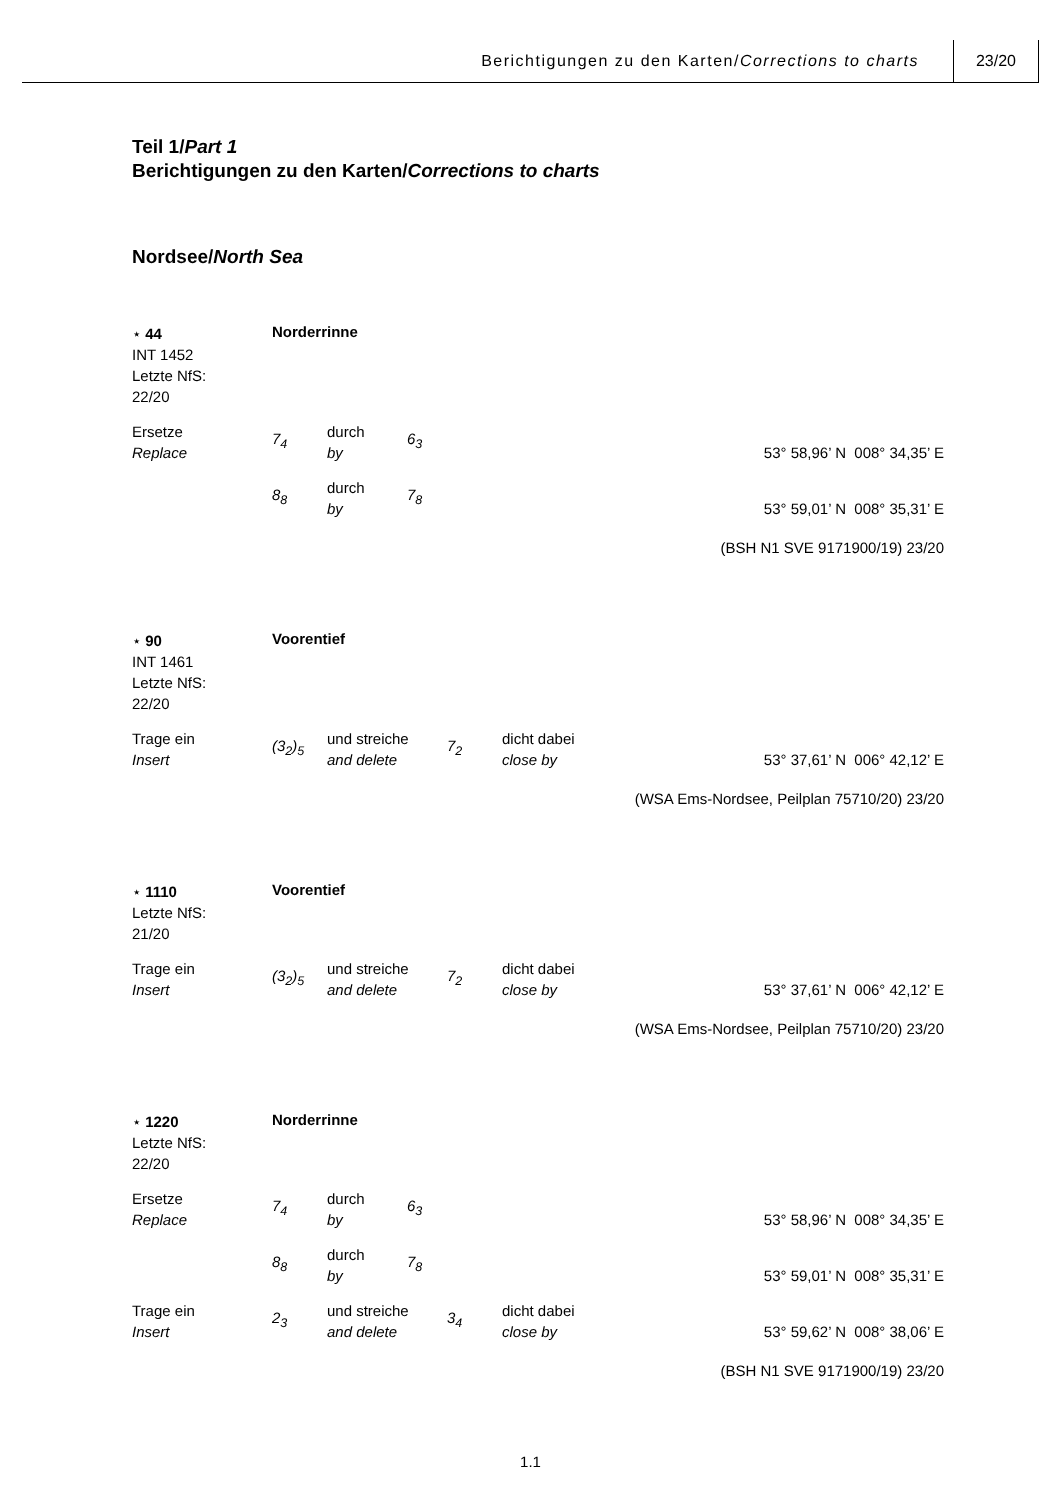Berichtigungen zu den Karten/Corrections to charts
23/20
Teil 1/Part 1
Berichtigungen zu den Karten/Corrections to charts
Nordsee/North Sea
⋆ 44
INT 1452
Letzte NfS:
22/20
Norderrinne
Ersetze
Replace
7<sub>4</sub>
durch
by
6<sub>3</sub>
53° 58,96’ N 008° 34,35’ E
8<sub>8</sub>
durch
by
7<sub>8</sub>
53° 59,01’ N 008° 35,31’ E
(BSH N1 SVE 9171900/19) 23/20
⋆ 90
INT 1461
Letzte NfS:
22/20
Voorentief
Trage ein
Insert
(3<sub>2</sub>)<sub>5</sub>
und streiche
and delete
7<sub>2</sub>
dicht dabei
close by
53° 37,61’ N 006° 42,12’ E
(WSA Ems-Nordsee, Peilplan 75710/20) 23/20
⋆ 1110
Letzte NfS:
21/20
Voorentief
Trage ein
Insert
(3<sub>2</sub>)<sub>5</sub>
und streiche
and delete
7<sub>2</sub>
dicht dabei
close by
53° 37,61’ N 006° 42,12’ E
(WSA Ems-Nordsee, Peilplan 75710/20) 23/20
⋆ 1220
Letzte NfS:
22/20
Norderrinne
Ersetze
Replace
7<sub>4</sub>
durch
by
6<sub>3</sub>
53° 58,96’ N 008° 34,35’ E
8<sub>8</sub>
durch
by
7<sub>8</sub>
53° 59,01’ N 008° 35,31’ E
Trage ein
Insert
2<sub>3</sub>
und streiche
and delete
3<sub>4</sub>
dicht dabei
close by
53° 59,62’ N 008° 38,06’ E
(BSH N1 SVE 9171900/19) 23/20
1.1